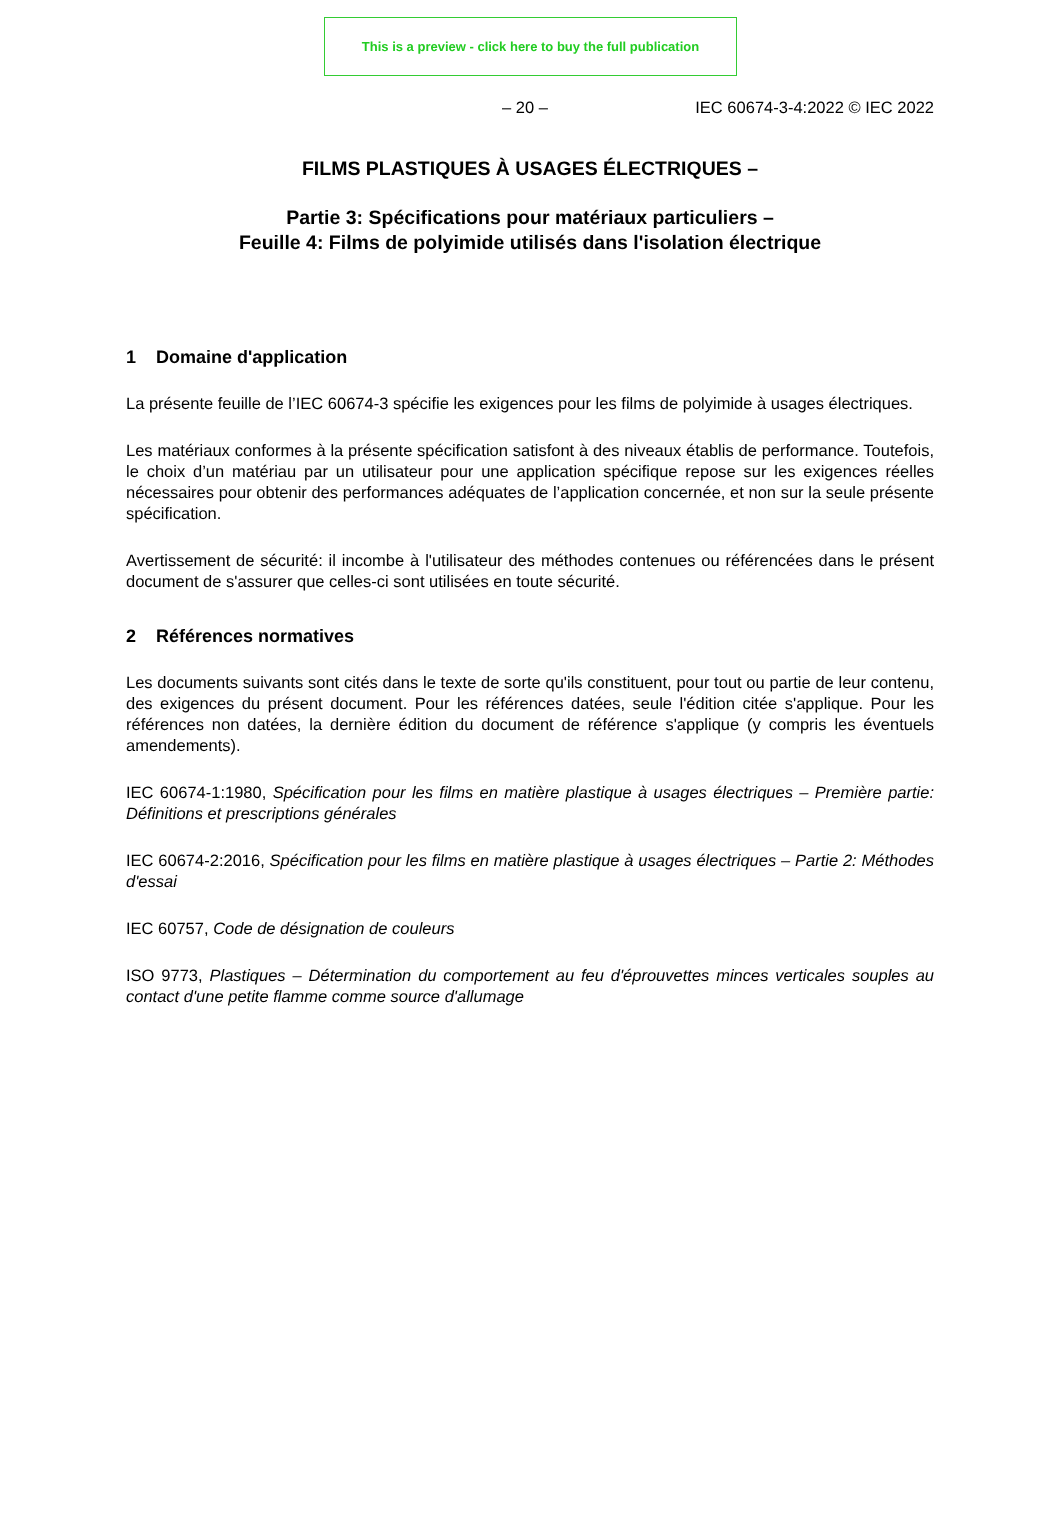This is a preview - click here to buy the full publication
– 20 – IEC 60674-3-4:2022 © IEC 2022
FILMS PLASTIQUES À USAGES ÉLECTRIQUES –
Partie 3: Spécifications pour matériaux particuliers –
Feuille 4: Films de polyimide utilisés dans l'isolation électrique
1 Domaine d'application
La présente feuille de l’IEC 60674-3 spécifie les exigences pour les films de polyimide à usages électriques.
Les matériaux conformes à la présente spécification satisfont à des niveaux établis de performance. Toutefois, le choix d’un matériau par un utilisateur pour une application spécifique repose sur les exigences réelles nécessaires pour obtenir des performances adéquates de l’application concernée, et non sur la seule présente spécification.
Avertissement de sécurité: il incombe à l'utilisateur des méthodes contenues ou référencées dans le présent document de s'assurer que celles-ci sont utilisées en toute sécurité.
2 Références normatives
Les documents suivants sont cités dans le texte de sorte qu'ils constituent, pour tout ou partie de leur contenu, des exigences du présent document. Pour les références datées, seule l'édition citée s'applique. Pour les références non datées, la dernière édition du document de référence s'applique (y compris les éventuels amendements).
IEC 60674-1:1980, Spécification pour les films en matière plastique à usages électriques – Première partie: Définitions et prescriptions générales
IEC 60674-2:2016, Spécification pour les films en matière plastique à usages électriques – Partie 2: Méthodes d'essai
IEC 60757, Code de désignation de couleurs
ISO 9773, Plastiques – Détermination du comportement au feu d'éprouvettes minces verticales souples au contact d'une petite flamme comme source d'allumage